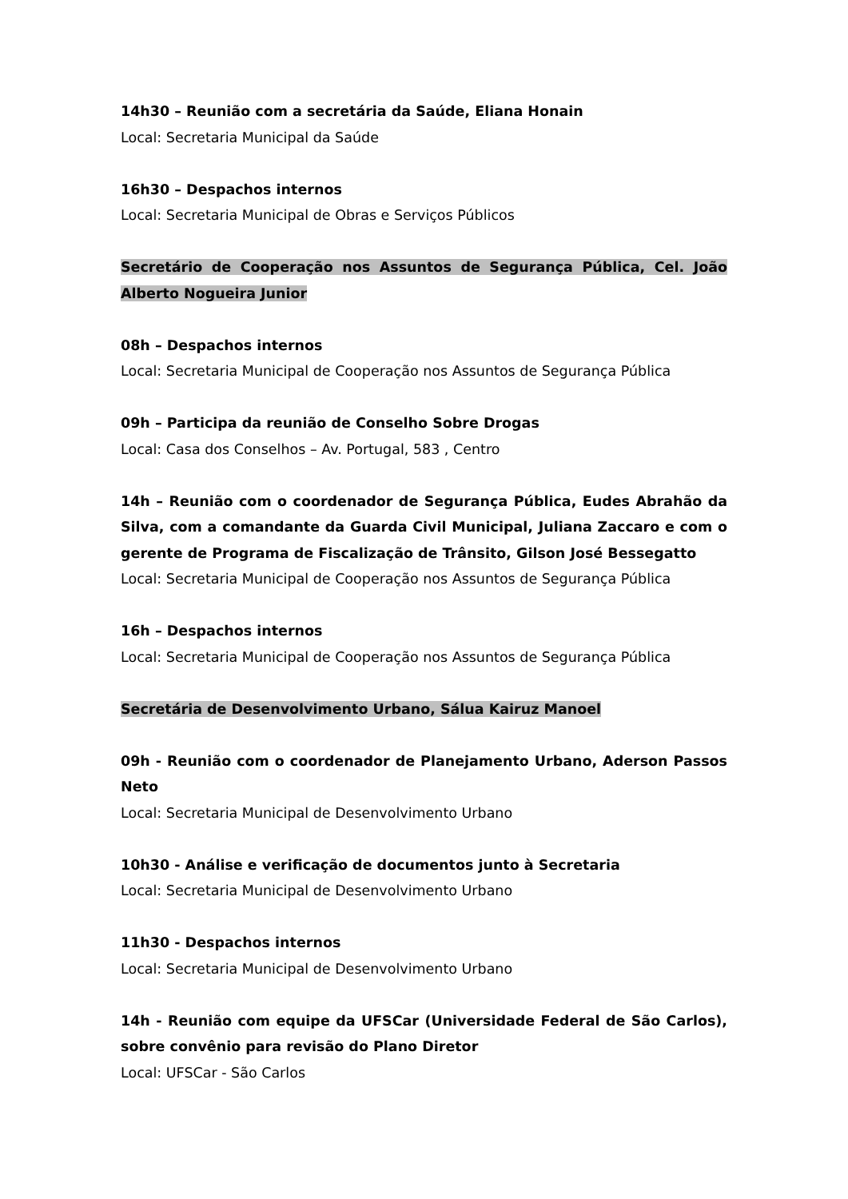14h30 – Reunião com a secretária da Saúde, Eliana Honain
Local: Secretaria Municipal da Saúde
16h30 – Despachos internos
Local: Secretaria Municipal de Obras e Serviços Públicos
Secretário de Cooperação nos Assuntos de Segurança Pública, Cel. João Alberto Nogueira Junior
08h – Despachos internos
Local: Secretaria Municipal de Cooperação nos Assuntos de Segurança Pública
09h – Participa da reunião de Conselho Sobre Drogas
Local: Casa dos Conselhos – Av. Portugal, 583 , Centro
14h – Reunião com o coordenador de Segurança Pública, Eudes Abrahão da Silva, com a comandante da Guarda Civil Municipal, Juliana Zaccaro e com o gerente de Programa de Fiscalização de Trânsito, Gilson José Bessegatto
Local: Secretaria Municipal de Cooperação nos Assuntos de Segurança Pública
16h – Despachos internos
Local: Secretaria Municipal de Cooperação nos Assuntos de Segurança Pública
Secretária de Desenvolvimento Urbano, Sálua Kairuz Manoel
09h - Reunião com o coordenador de Planejamento Urbano, Aderson Passos Neto
Local: Secretaria Municipal de Desenvolvimento Urbano
10h30 - Análise e verificação de documentos junto à Secretaria
Local: Secretaria Municipal de Desenvolvimento Urbano
11h30 - Despachos internos
Local: Secretaria Municipal de Desenvolvimento Urbano
14h - Reunião com equipe da UFSCar (Universidade Federal de São Carlos), sobre convênio para revisão do Plano Diretor
Local: UFSCar - São Carlos